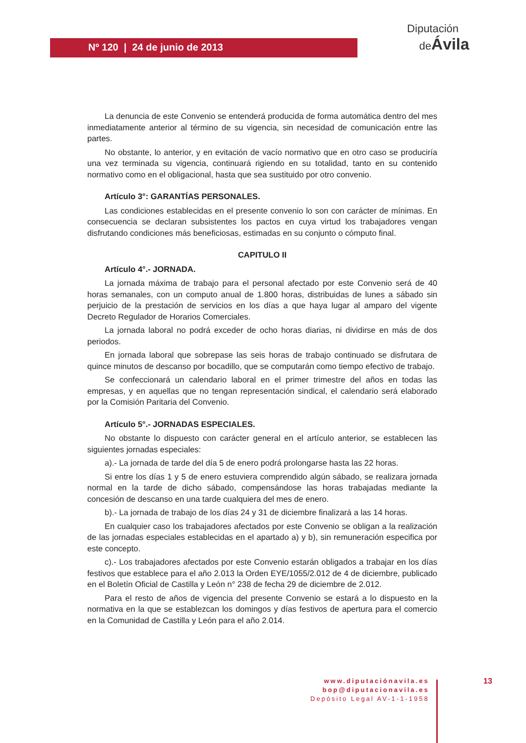Nº 120 | 24 de junio de 2013
Diputación
deÁvila
La denuncia de este Convenio se entenderá producida de forma automática dentro del mes inmediatamente anterior al término de su vigencia, sin necesidad de comunicación entre las partes.
No obstante, lo anterior, y en evitación de vacío normativo que en otro caso se produciría una vez terminada su vigencia, continuará rigiendo en su totalidad, tanto en su contenido normativo como en el obligacional, hasta que sea sustituido por otro convenio.
Artículo 3°: GARANTÍAS PERSONALES.
Las condiciones establecidas en el presente convenio lo son con carácter de mínimas. En consecuencia se declaran subsistentes los pactos en cuya virtud los trabajadores vengan disfrutando condiciones más beneficiosas, estimadas en su conjunto o cómputo final.
CAPITULO II
Artículo 4°.- JORNADA.
La jornada máxima de trabajo para el personal afectado por este Convenio será de 40 horas semanales, con un computo anual de 1.800 horas, distribuidas de lunes a sábado sin perjuicio de la prestación de servicios en los días a que haya lugar al amparo del vigente Decreto Regulador de Horarios Comerciales.
La jornada laboral no podrá exceder de ocho horas diarias, ni dividirse en más de dos periodos.
En jornada laboral que sobrepase las seis horas de trabajo continuado se disfrutara de quince minutos de descanso por bocadillo, que se computarán como tiempo efectivo de trabajo.
Se confeccionará un calendario laboral en el primer trimestre del años en todas las empresas, y en aquellas que no tengan representación sindical, el calendario será elaborado por la Comisión Paritaria del Convenio.
Artículo 5°.- JORNADAS ESPECIALES.
No obstante lo dispuesto con carácter general en el artículo anterior, se establecen las siguientes jornadas especiales:
a).- La jornada de tarde del día 5 de enero podrá prolongarse hasta las 22 horas.
Si entre los días 1 y 5 de enero estuviera comprendido algún sábado, se realizara jornada normal en la tarde de dicho sábado, compensándose las horas trabajadas mediante la concesión de descanso en una tarde cualquiera del mes de enero.
b).- La jornada de trabajo de los días 24 y 31 de diciembre finalizará a las 14 horas.
En cualquier caso los trabajadores afectados por este Convenio se obligan a la realización de las jornadas especiales establecidas en el apartado a) y b), sin remuneración especifica por este concepto.
c).- Los trabajadores afectados por este Convenio estarán obligados a trabajar en los días festivos que establece para el año 2.013 la Orden EYE/1055/2.012 de 4 de diciembre, publicado en el Boletín Oficial de Castilla y León n° 238 de fecha 29 de diciembre de 2.012.
Para el resto de años de vigencia del presente Convenio se estará a lo dispuesto en la normativa en la que se establezcan los domingos y días festivos de apertura para el comercio en la Comunidad de Castilla y León para el año 2.014.
www.diputaciónavila.es
bop@diputacionavila.es
Depósito Legal AV-1-1-1958
13